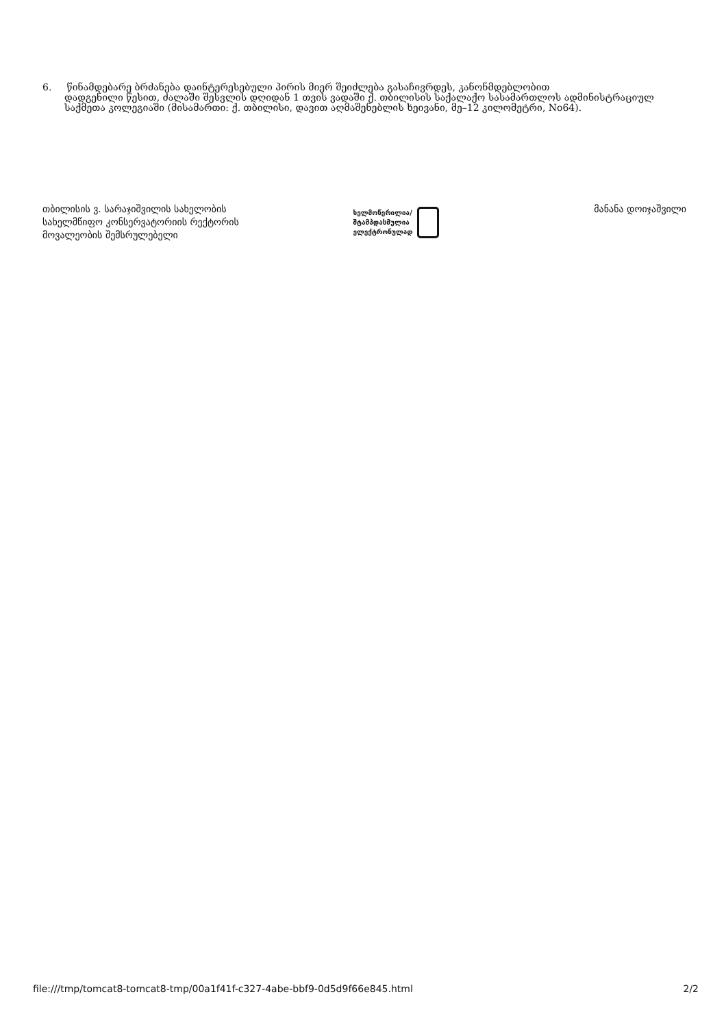6. წინამდებარე ბრძანება დაინტერესებული პირის მიერ შეიძლება გასაჩივრდეს, კანონმდებლობით
დადგენილი წესით, ძალაში შესვლის დღიდან 1 თვის ვადაში ქ. თბილისის საქალაქო სასამართლოს ადმინისტრაციულ საქმეთა კოლეგიაში (მისამართი: ქ. თბილისი, დავით აღმაშენებლის ხეივანი, მე–12 კილომეტრი, No64).
თბილისის ვ. სარაჯიშვილის სახელობის
სახელმწიფო კონსერვატორიის რექტორის
მოვალეობის შემსრულებელი
ხელმოწერილია/
შტამპდასმულია
ელექტრონულად
მანანა დოიჯაშვილი
file:///tmp/tomcat8-tomcat8-tmp/00a1f41f-c327-4abe-bbf9-0d5d9f66e845.html 2/2